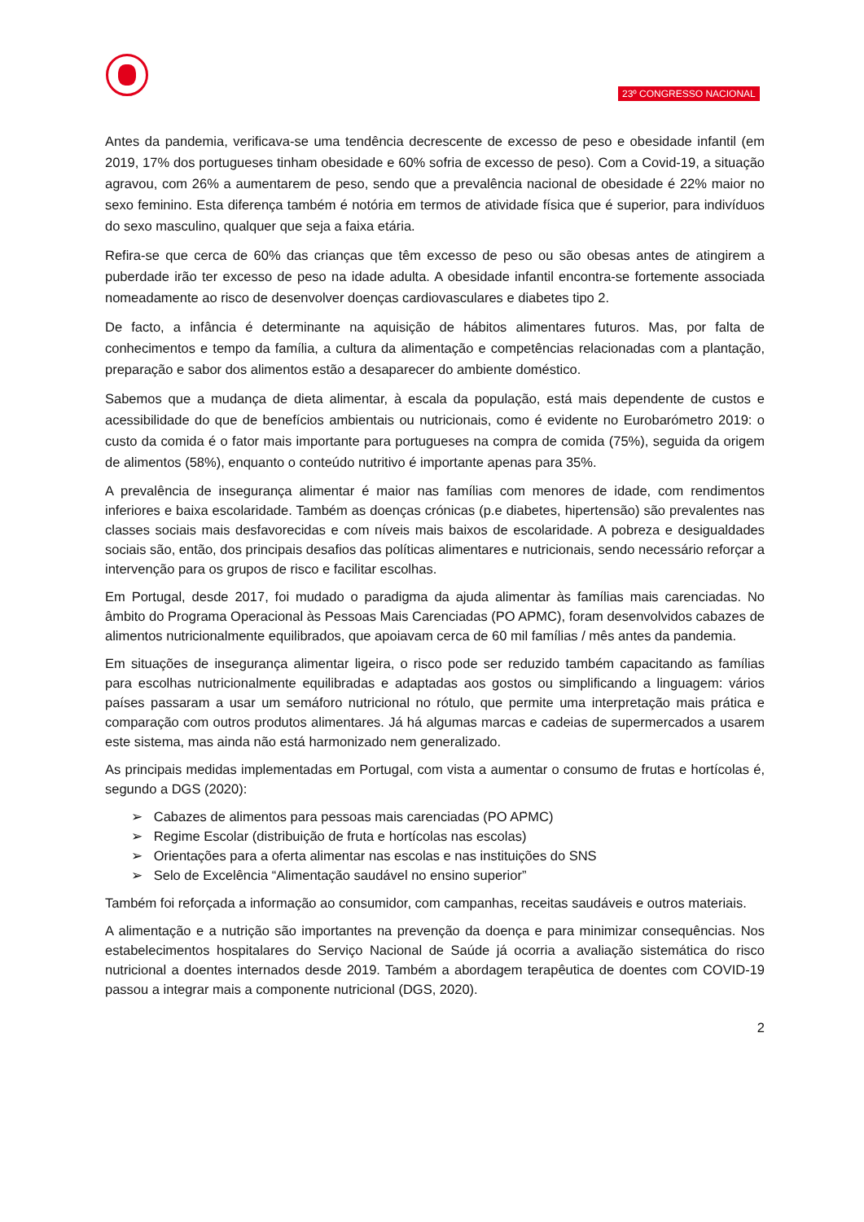23º CONGRESSO NACIONAL
Antes da pandemia, verificava-se uma tendência decrescente de excesso de peso e obesidade infantil (em 2019, 17% dos portugueses tinham obesidade e 60% sofria de excesso de peso). Com a Covid-19, a situação agravou, com 26% a aumentarem de peso, sendo que a prevalência nacional de obesidade é 22% maior no sexo feminino. Esta diferença também é notória em termos de atividade física que é superior, para indivíduos do sexo masculino, qualquer que seja a faixa etária.
Refira-se que cerca de 60% das crianças que têm excesso de peso ou são obesas antes de atingirem a puberdade irão ter excesso de peso na idade adulta. A obesidade infantil encontra-se fortemente associada nomeadamente ao risco de desenvolver doenças cardiovasculares e diabetes tipo 2.
De facto, a infância é determinante na aquisição de hábitos alimentares futuros. Mas, por falta de conhecimentos e tempo da família, a cultura da alimentação e competências relacionadas com a plantação, preparação e sabor dos alimentos estão a desaparecer do ambiente doméstico.
Sabemos que a mudança de dieta alimentar, à escala da população, está mais dependente de custos e acessibilidade do que de benefícios ambientais ou nutricionais, como é evidente no Eurobarómetro 2019: o custo da comida é o fator mais importante para portugueses na compra de comida (75%), seguida da origem de alimentos (58%), enquanto o conteúdo nutritivo é importante apenas para 35%.
A prevalência de insegurança alimentar é maior nas famílias com menores de idade, com rendimentos inferiores e baixa escolaridade. Também as doenças crónicas (p.e diabetes, hipertensão) são prevalentes nas classes sociais mais desfavorecidas e com níveis mais baixos de escolaridade. A pobreza e desigualdades sociais são, então, dos principais desafios das políticas alimentares e nutricionais, sendo necessário reforçar a intervenção para os grupos de risco e facilitar escolhas.
Em Portugal, desde 2017, foi mudado o paradigma da ajuda alimentar às famílias mais carenciadas. No âmbito do Programa Operacional às Pessoas Mais Carenciadas (PO APMC), foram desenvolvidos cabazes de alimentos nutricionalmente equilibrados, que apoiavam cerca de 60 mil famílias / mês antes da pandemia.
Em situações de insegurança alimentar ligeira, o risco pode ser reduzido também capacitando as famílias para escolhas nutricionalmente equilibradas e adaptadas aos gostos ou simplificando a linguagem: vários países passaram a usar um semáforo nutricional no rótulo, que permite uma interpretação mais prática e comparação com outros produtos alimentares. Já há algumas marcas e cadeias de supermercados a usarem este sistema, mas ainda não está harmonizado nem generalizado.
As principais medidas implementadas em Portugal, com vista a aumentar o consumo de frutas e hortícolas é, segundo a DGS (2020):
➢ Cabazes de alimentos para pessoas mais carenciadas (PO APMC)
➢ Regime Escolar (distribuição de fruta e hortícolas nas escolas)
➢ Orientações para a oferta alimentar nas escolas e nas instituições do SNS
➢ Selo de Excelência “Alimentação saudável no ensino superior”
Também foi reforçada a informação ao consumidor, com campanhas, receitas saudáveis e outros materiais.
A alimentação e a nutrição são importantes na prevenção da doença e para minimizar consequências. Nos estabelecimentos hospitalares do Serviço Nacional de Saúde já ocorria a avaliação sistemática do risco nutricional a doentes internados desde 2019. Também a abordagem terapêutica de doentes com COVID-19 passou a integrar mais a componente nutricional (DGS, 2020).
2